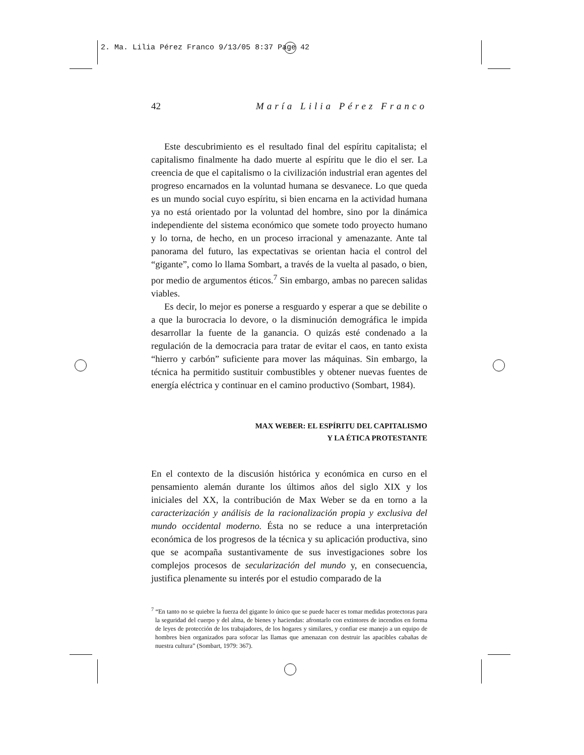2. Ma. Lilia Pérez Franco 9/13/05 8:37 Page 42
42 María Lilia Pérez Franco
Este descubrimiento es el resultado final del espíritu capitalista; el capitalismo finalmente ha dado muerte al espíritu que le dio el ser. La creencia de que el capitalismo o la civilización industrial eran agentes del progreso encarnados en la voluntad humana se desvanece. Lo que queda es un mundo social cuyo espíritu, si bien encarna en la actividad humana ya no está orientado por la voluntad del hombre, sino por la dinámica independiente del sistema económico que somete todo proyecto humano y lo torna, de hecho, en un proceso irracional y amenazante. Ante tal panorama del futuro, las expectativas se orientan hacia el control del “gigante”, como lo llama Sombart, a través de la vuelta al pasado, o bien, por medio de argumentos éticos.<sup>7</sup> Sin embargo, ambas no parecen salidas viables.
Es decir, lo mejor es ponerse a resguardo y esperar a que se debilite o a que la burocracia lo devore, o la disminución demográfica le impida desarrollar la fuente de la ganancia. O quizás esté condenado a la regulación de la democracia para tratar de evitar el caos, en tanto exista “hierro y carbón” suficiente para mover las máquinas. Sin embargo, la técnica ha permitido sustituir combustibles y obtener nuevas fuentes de energía eléctrica y continuar en el camino productivo (Sombart, 1984).
MAX WEBER: EL ESPÍRITU DEL CAPITALISMO
Y LA ÉTICA PROTESTANTE
En el contexto de la discusión histórica y económica en curso en el pensamiento alemán durante los últimos años del siglo XIX y los iniciales del XX, la contribución de Max Weber se da en torno a la caracterización y análisis de la racionalización propia y exclusiva del mundo occidental moderno. Ésta no se reduce a una interpretación económica de los progresos de la técnica y su aplicación productiva, sino que se acompaña sustantivamente de sus investigaciones sobre los complejos procesos de secularización del mundo y, en consecuencia, justifica plenamente su interés por el estudio comparado de la
<sup>7</sup> “En tanto no se quiebre la fuerza del gigante lo único que se puede hacer es tomar medidas protectoras para la seguridad del cuerpo y del alma, de bienes y haciendas: afrontarlo con extintores de incendios en forma de leyes de protección de los trabajadores, de los hogares y similares, y confiar ese manejo a un equipo de hombres bien organizados para sofocar las llamas que amenazan con destruir las apacibles cabañas de nuestra cultura” (Sombart, 1979: 367).